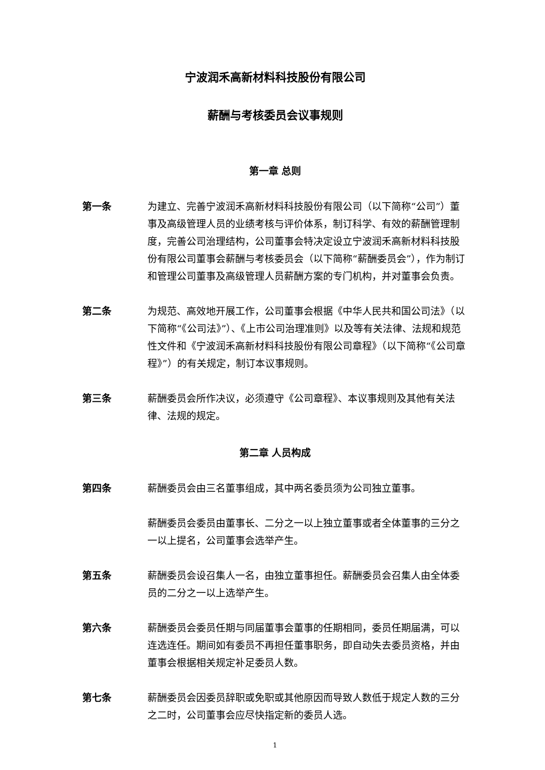宁波润禾高新材料科技股份有限公司
薪酬与考核委员会议事规则
第一章 总则
第一条 为建立、完善宁波润禾高新材料科技股份有限公司（以下简称“公司”）董事及高级管理人员的业绩考核与评价体系，制订科学、有效的薪酬管理制度，完善公司治理结构，公司董事会特决定设立宁波润禾高新材料科技股份有限公司董事会薪酬与考核委员会（以下简称“薪酬委员会”），作为制订和管理公司董事及高级管理人员薪酬方案的专门机构，并对董事会负责。
第二条 为规范、高效地开展工作，公司董事会根据《中华人民共和国公司法》（以下简称“《公司法》”）、《上市公司治理准则》以及等有关法律、法规和规范性文件和《宁波润禾高新材料科技股份有限公司章程》（以下简称“《公司章程》”）的有关规定，制订本议事规则。
第三条 薪酬委员会所作决议，必须遵守《公司章程》、本议事规则及其他有关法律、法规的规定。
第二章 人员构成
第四条 薪酬委员会由三名董事组成，其中两名委员须为公司独立董事。
薪酬委员会委员由董事长、二分之一以上独立董事或者全体董事的三分之一以上提名，公司董事会选举产生。
第五条 薪酬委员会设召集人一名，由独立董事担任。薪酬委员会召集人由全体委员的二分之一以上选举产生。
第六条 薪酬委员会委员任期与同届董事会董事的任期相同，委员任期届满，可以连选连任。期间如有委员不再担任董事职务，即自动失去委员资格，并由董事会根据相关规定补足委员人数。
第七条 薪酬委员会因委员辞职或免职或其他原因而导致人数低于规定人数的三分之二时，公司董事会应尽快指定新的委员人选。
1